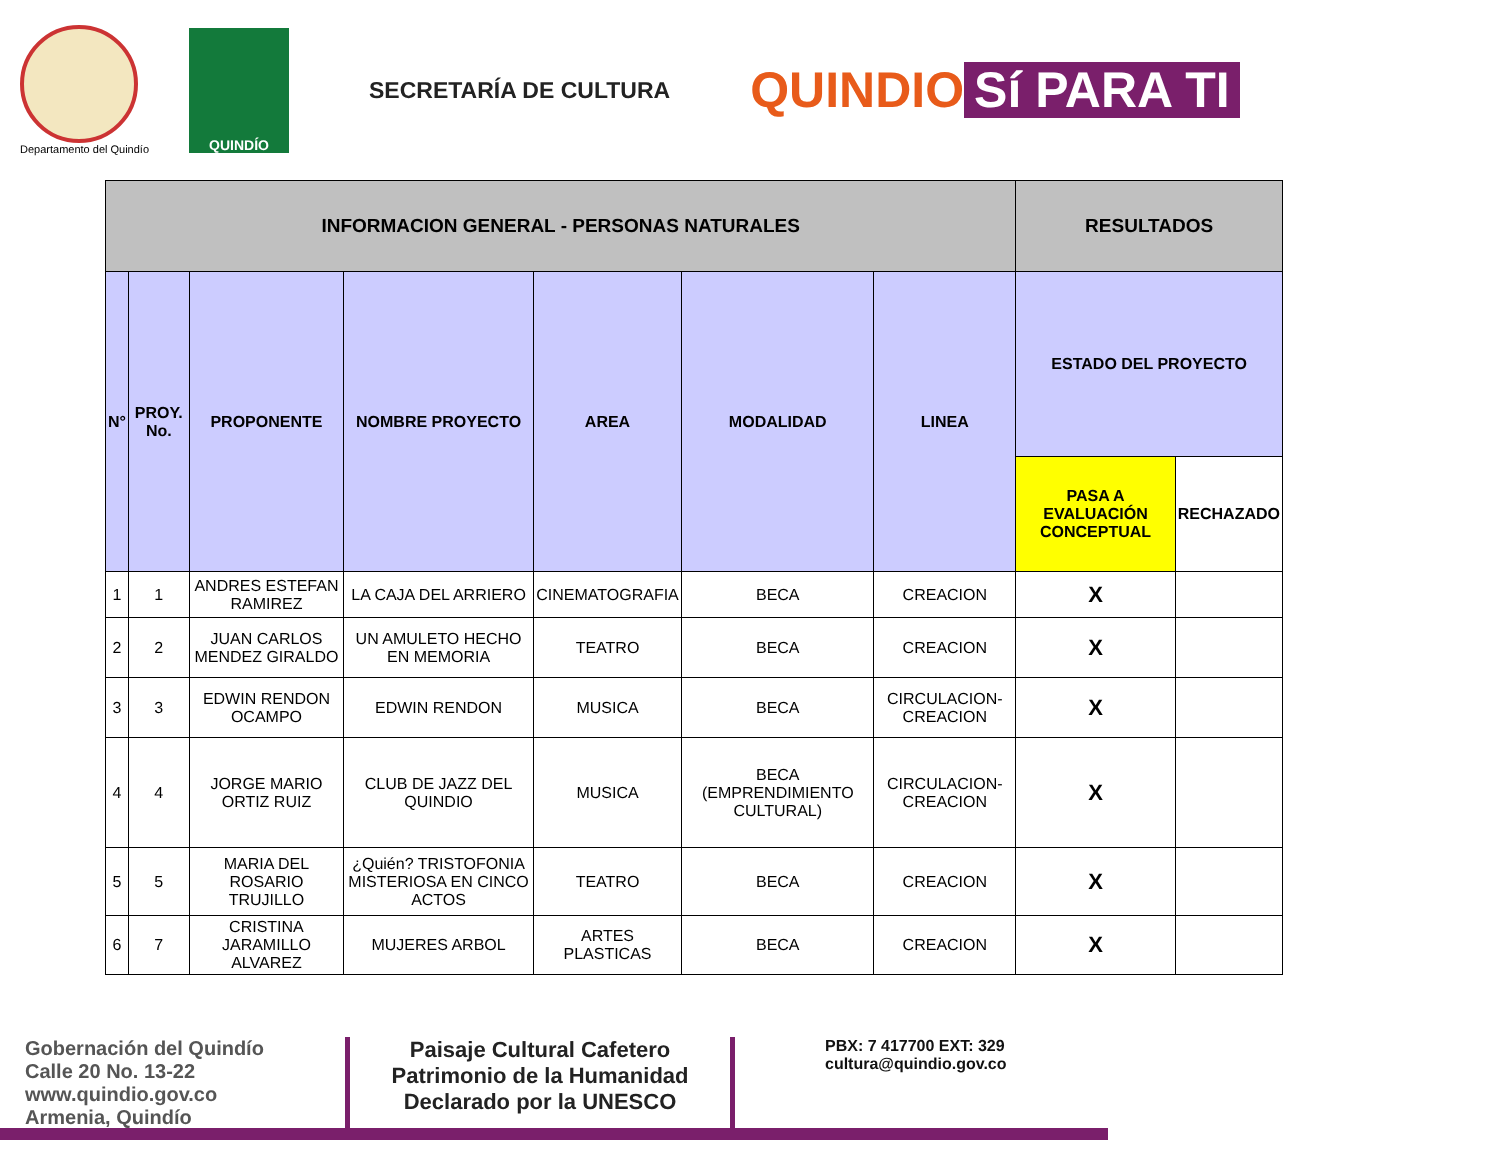Departamento del Quindío
QUINDÍO
SECRETARÍA DE CULTURA
QUINDIO Sí PARA TI
| INFORMACION GENERAL - PERSONAS NATURALES | | | | | | | RESULTADOS | |
| --- | --- | --- | --- | --- | --- | --- | --- | --- |
| N° | PROY. No. | PROPONENTE | NOMBRE PROYECTO | AREA | MODALIDAD | LINEA | ESTADO DEL PROYECTO | |
| | | | | | | | PASA A EVALUACIÓN CONCEPTUAL | RECHAZADO |
| 1 | 1 | ANDRES ESTEFAN RAMIREZ | LA CAJA DEL ARRIERO | CINEMATOGRAFIA | BECA | CREACION | X | |
| 2 | 2 | JUAN CARLOS MENDEZ GIRALDO | UN AMULETO HECHO EN MEMORIA | TEATRO | BECA | CREACION | X | |
| 3 | 3 | EDWIN RENDON OCAMPO | EDWIN RENDON | MUSICA | BECA | CIRCULACION-CREACION | X | |
| 4 | 4 | JORGE MARIO ORTIZ RUIZ | CLUB DE JAZZ DEL QUINDIO | MUSICA | BECA (EMPRENDIMIENTO CULTURAL) | CIRCULACION-CREACION | X | |
| 5 | 5 | MARIA DEL ROSARIO TRUJILLO | ¿Quién? TRISTOFONIA MISTERIOSA EN CINCO ACTOS | TEATRO | BECA | CREACION | X | |
| 6 | 7 | CRISTINA JARAMILLO ALVAREZ | MUJERES ARBOL | ARTES PLASTICAS | BECA | CREACION | X | |
Gobernación del Quindío
Calle 20 No. 13-22
www.quindio.gov.co
Armenia, Quindío
Paisaje Cultural Cafetero
Patrimonio de la Humanidad
Declarado por la UNESCO
PBX: 7 417700 EXT: 329
cultura@quindio.gov.co